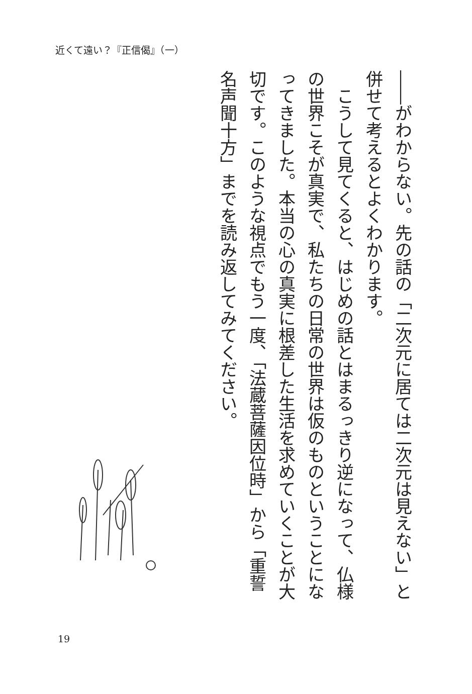近くて遠い？『正信偈』（一）
――がわからない。先の話の「二次元に居ては二次元は見えない」と併せて考えるとよくわかります。
　こうして見てくると、はじめの話とはまるっきり逆になって、仏様の世界こそが真実で、私たちの日常の世界は仮のものということになってきました。本当の心の真実に根差した生活を求めていくことが大切です。このような視点でもう一度、「法蔵菩薩因位時」から「重誓名声聞十方」までを読み返してみてください。
19